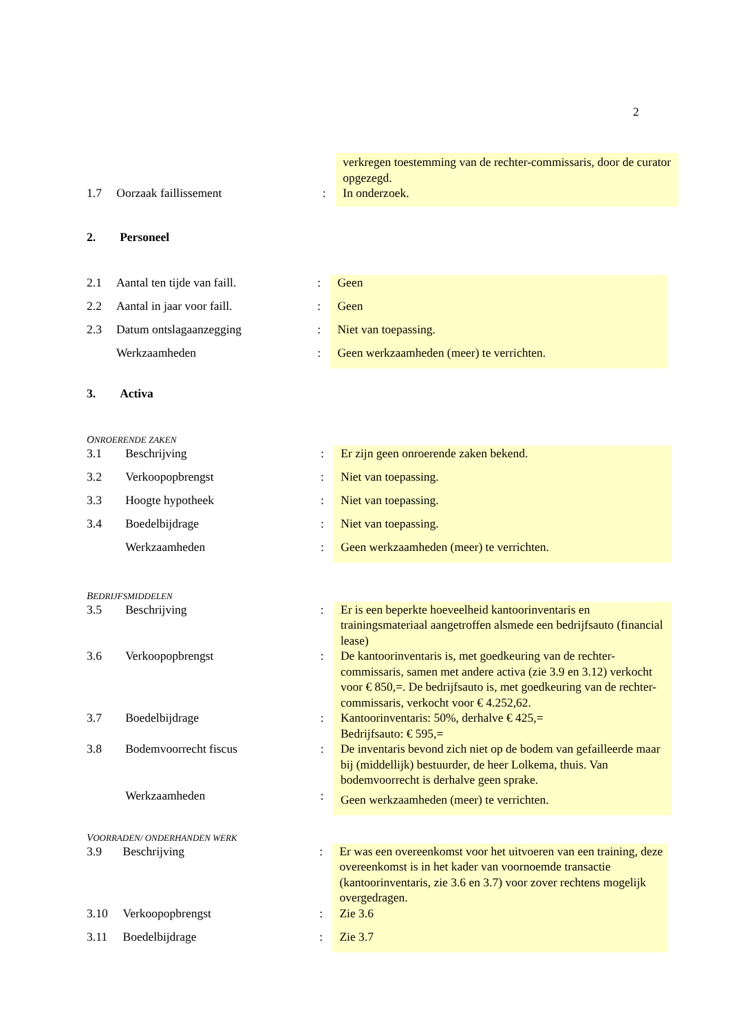2
| | | | verkregen toestemming van de rechter-commissaris, door de curator opgezegd. |
| 1.7 | Oorzaak faillissement | : | In onderzoek. |
2. Personeel
| 2.1 | Aantal ten tijde van faill. | : | Geen |
| 2.2 | Aantal in jaar voor faill. | : | Geen |
| 2.3 | Datum ontslagaanzegging | : | Niet van toepassing. |
| | Werkzaamheden | : | Geen werkzaamheden (meer) te verrichten. |
3. Activa
ONROERENDE ZAKEN
| 3.1 | Beschrijving | : | Er zijn geen onroerende zaken bekend. |
| 3.2 | Verkoopopbrengst | : | Niet van toepassing. |
| 3.3 | Hoogte hypotheek | : | Niet van toepassing. |
| 3.4 | Boedelbijdrage | : | Niet van toepassing. |
| | Werkzaamheden | : | Geen werkzaamheden (meer) te verrichten. |
BEDRIJFSMIDDELEN
| 3.5 | Beschrijving | : | Er is een beperkte hoeveelheid kantoorinventaris en trainingsmateriaal aangetroffen alsmede een bedrijfsauto (financial lease) |
| 3.6 | Verkoopopbrengst | : | De kantoorinventaris is, met goedkeuring van de rechter-commissaris, samen met andere activa (zie 3.9 en 3.12) verkocht voor € 850,=. De bedrijfsauto is, met goedkeuring van de rechter-commissaris, verkocht voor € 4.252,62. |
| 3.7 | Boedelbijdrage | : | Kantoorinventaris: 50%, derhalve € 425,= Bedrijfsauto: € 595,= |
| 3.8 | Bodemvoorrecht fiscus | : | De inventaris bevond zich niet op de bodem van gefailleerde maar bij (middellijk) bestuurder, de heer Lolkema, thuis. Van bodemvoorrecht is derhalve geen sprake. |
| | Werkzaamheden | : | Geen werkzaamheden (meer) te verrichten. |
VOORRADEN/ ONDERHANDEN WERK
| 3.9 | Beschrijving | : | Er was een overeenkomst voor het uitvoeren van een training, deze overeenkomst is in het kader van voornoemde transactie (kantoorinventaris, zie 3.6 en 3.7) voor zover rechtens mogelijk overgedragen. |
| 3.10 | Verkoopopbrengst | : | Zie 3.6 |
| 3.11 | Boedelbijdrage | : | Zie 3.7 |